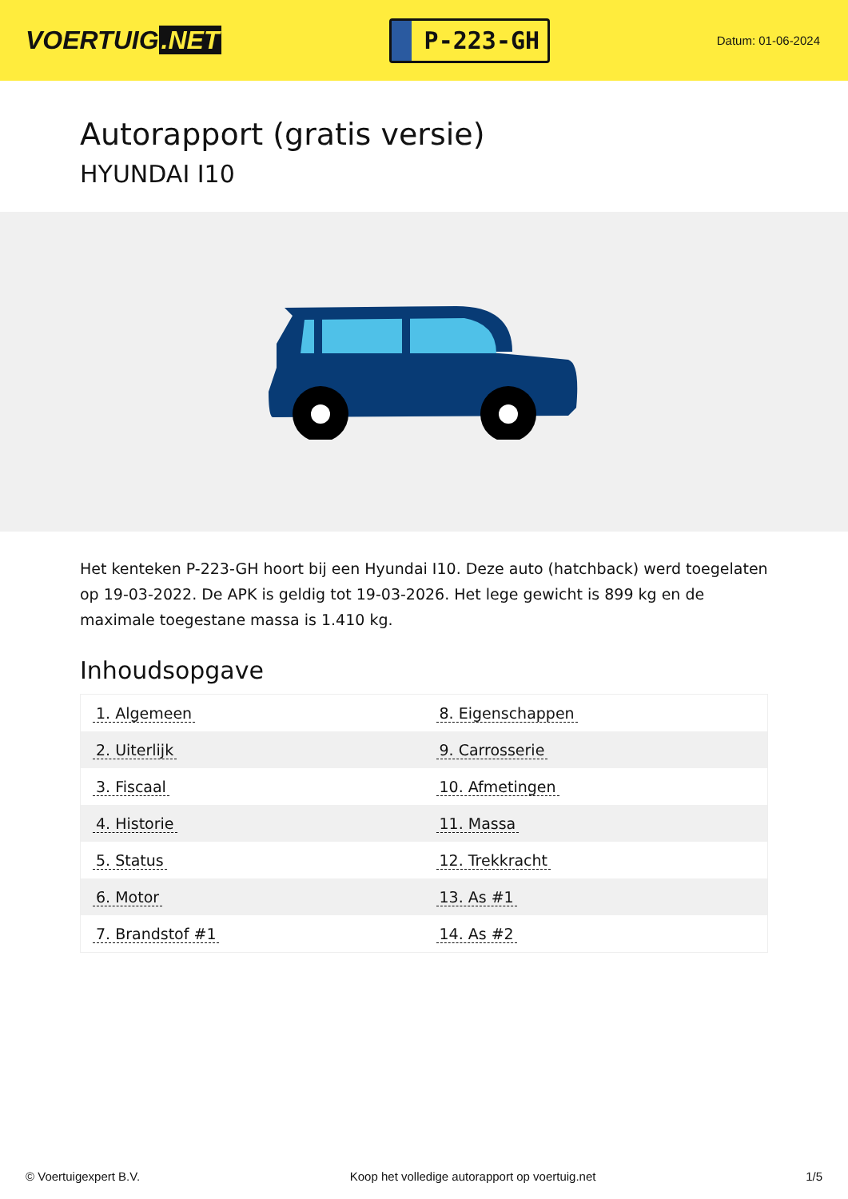VOERTUIG.NET
P-223-GH
Datum: 01-06-2024
Autorapport (gratis versie)
HYUNDAI I10
Het kenteken P-223-GH hoort bij een Hyundai I10. Deze auto (hatchback) werd toegelaten op 19-03-2022. De APK is geldig tot 19-03-2026. Het lege gewicht is 899 kg en de maximale toegestane massa is 1.410 kg.
Inhoudsopgave
| 1. Algemeen | 8. Eigenschappen |
| 2. Uiterlijk | 9. Carrosserie |
| 3. Fiscaal | 10. Afmetingen |
| 4. Historie | 11. Massa |
| 5. Status | 12. Trekkracht |
| 6. Motor | 13. As #1 |
| 7. Brandstof #1 | 14. As #2 |
© Voertuigexpert B.V. Koop het volledige autorapport op voertuig.net 1/5